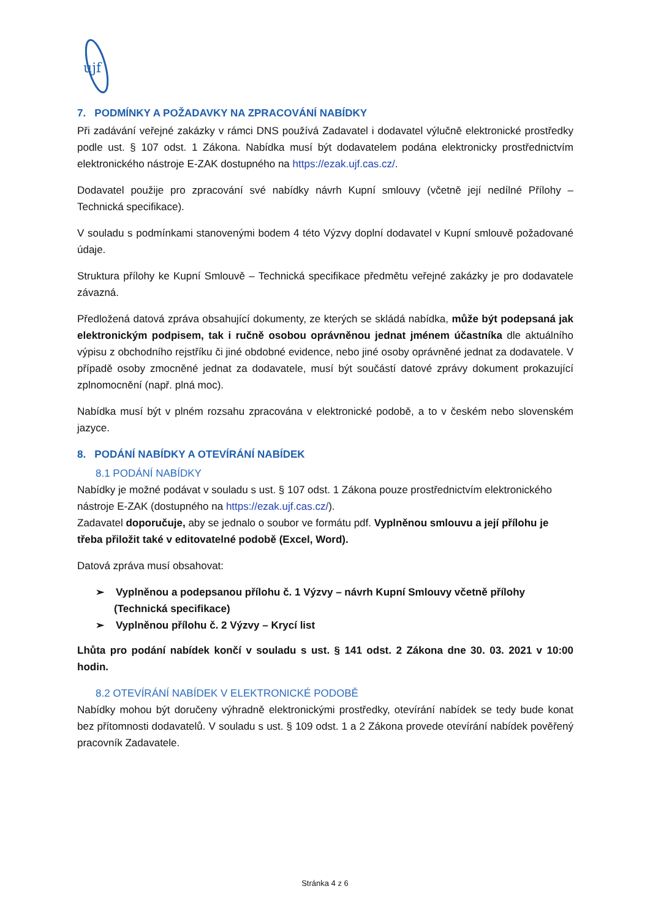ujf
7. PODMÍNKY A POŽADAVKY NA ZPRACOVÁNÍ NABÍDKY
Při zadávání veřejné zakázky v rámci DNS používá Zadavatel i dodavatel výlučně elektronické prostředky podle ust. § 107 odst. 1 Zákona. Nabídka musí být dodavatelem podána elektronicky prostřednictvím elektronického nástroje E-ZAK dostupného na https://ezak.ujf.cas.cz/.
Dodavatel použije pro zpracování své nabídky návrh Kupní smlouvy (včetně její nedílné Přílohy – Technická specifikace).
V souladu s podmínkami stanovenými bodem 4 této Výzvy doplní dodavatel v Kupní smlouvě požadované údaje.
Struktura přílohy ke Kupní Smlouvě – Technická specifikace předmětu veřejné zakázky je pro dodavatele závazná.
Předložená datová zpráva obsahující dokumenty, ze kterých se skládá nabídka, může být podepsaná jak elektronickým podpisem, tak i ručně osobou oprávněnou jednat jménem účastníka dle aktuálního výpisu z obchodního rejstříku či jiné obdobné evidence, nebo jiné osoby oprávněné jednat za dodavatele. V případě osoby zmocněné jednat za dodavatele, musí být součástí datové zprávy dokument prokazující zplnomocnění (např. plná moc).
Nabídka musí být v plném rozsahu zpracována v elektronické podobě, a to v českém nebo slovenském jazyce.
8. PODÁNÍ NABÍDKY A OTEVÍRÁNÍ NABÍDEK
8.1 PODÁNÍ NABÍDKY
Nabídky je možné podávat v souladu s ust. § 107 odst. 1 Zákona pouze prostřednictvím elektronického nástroje E-ZAK (dostupného na https://ezak.ujf.cas.cz/).
Zadavatel doporučuje, aby se jednalo o soubor ve formátu pdf. Vyplněnou smlouvu a její přílohu je třeba přiložit také v editovatelné podobě (Excel, Word).
Datová zpráva musí obsahovat:
➢ Vyplněnou a podepsanou přílohu č. 1 Výzvy – návrh Kupní Smlouvy včetně přílohy (Technická specifikace)
➢ Vyplněnou přílohu č. 2 Výzvy – Krycí list
Lhůta pro podání nabídek končí v souladu s ust. § 141 odst. 2 Zákona dne 30. 03. 2021 v 10:00 hodin.
8.2 OTEVÍRÁNÍ NABÍDEK V ELEKTRONICKÉ PODOBĚ
Nabídky mohou být doručeny výhradně elektronickými prostředky, otevírání nabídek se tedy bude konat bez přítomnosti dodavatelů. V souladu s ust. § 109 odst. 1 a 2 Zákona provede otevírání nabídek pověřený pracovník Zadavatele.
Stránka 4 z 6